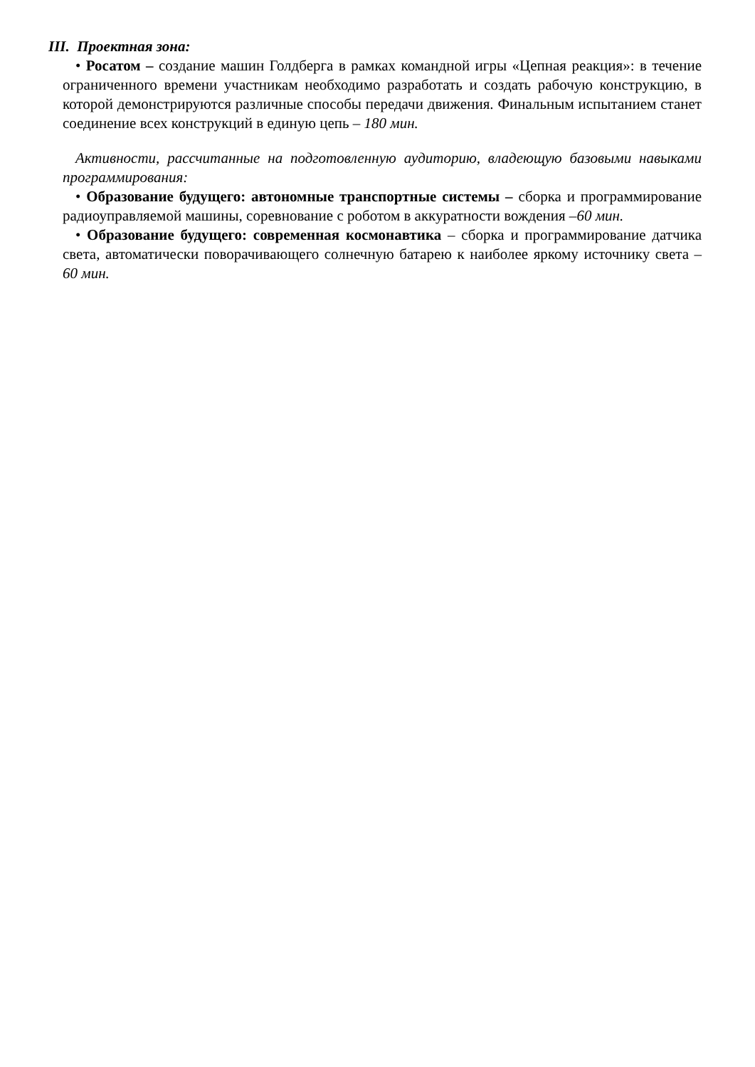III. Проектная зона:
• Росатом – создание машин Голдберга в рамках командной игры «Цепная реакция»: в течение ограниченного времени участникам необходимо разработать и создать рабочую конструкцию, в которой демонстрируются различные способы передачи движения. Финальным испытанием станет соединение всех конструкций в единую цепь – 180 мин.
Активности, рассчитанные на подготовленную аудиторию, владеющую базовыми навыками программирования:
• Образование будущего: автономные транспортные системы – сборка и программирование радиоуправляемой машины, соревнование с роботом в аккуратности вождения –60 мин.
• Образование будущего: современная космонавтика – сборка и программирование датчика света, автоматически поворачивающего солнечную батарею к наиболее яркому источнику света – 60 мин.